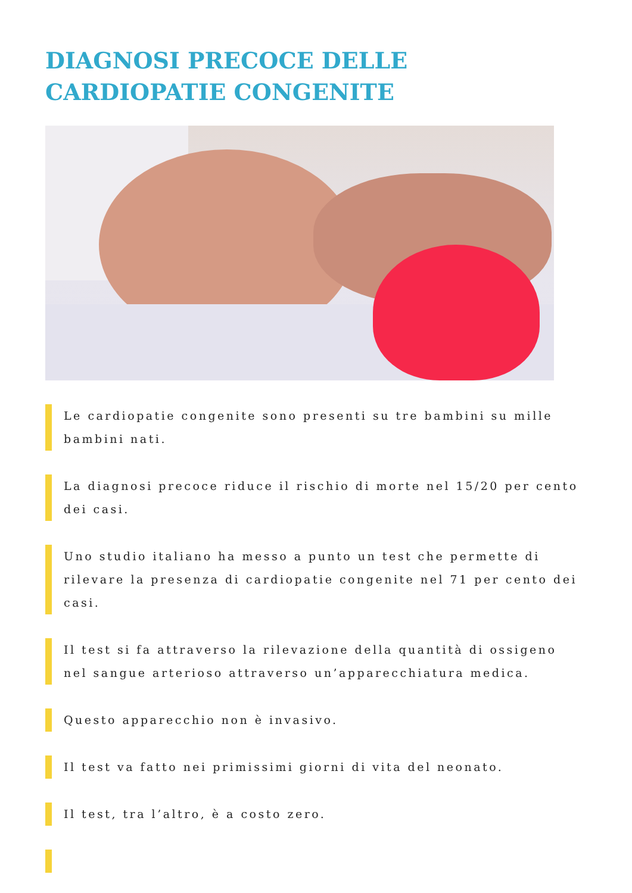DIAGNOSI PRECOCE DELLE CARDIOPATIE CONGENITE
Le cardiopatie congenite sono presenti su tre bambini su mille bambini nati.
La diagnosi precoce riduce il rischio di morte nel 15/20 per cento dei casi.
Uno studio italiano ha messo a punto un test che permette di rilevare la presenza di cardiopatie congenite nel 71 per cento dei casi.
Il test si fa attraverso la rilevazione della quantità di ossigeno nel sangue arterioso attraverso un’apparecchiatura medica.
Questo apparecchio non è invasivo.
Il test va fatto nei primissimi giorni di vita del neonato.
Il test, tra l’altro, è a costo zero.